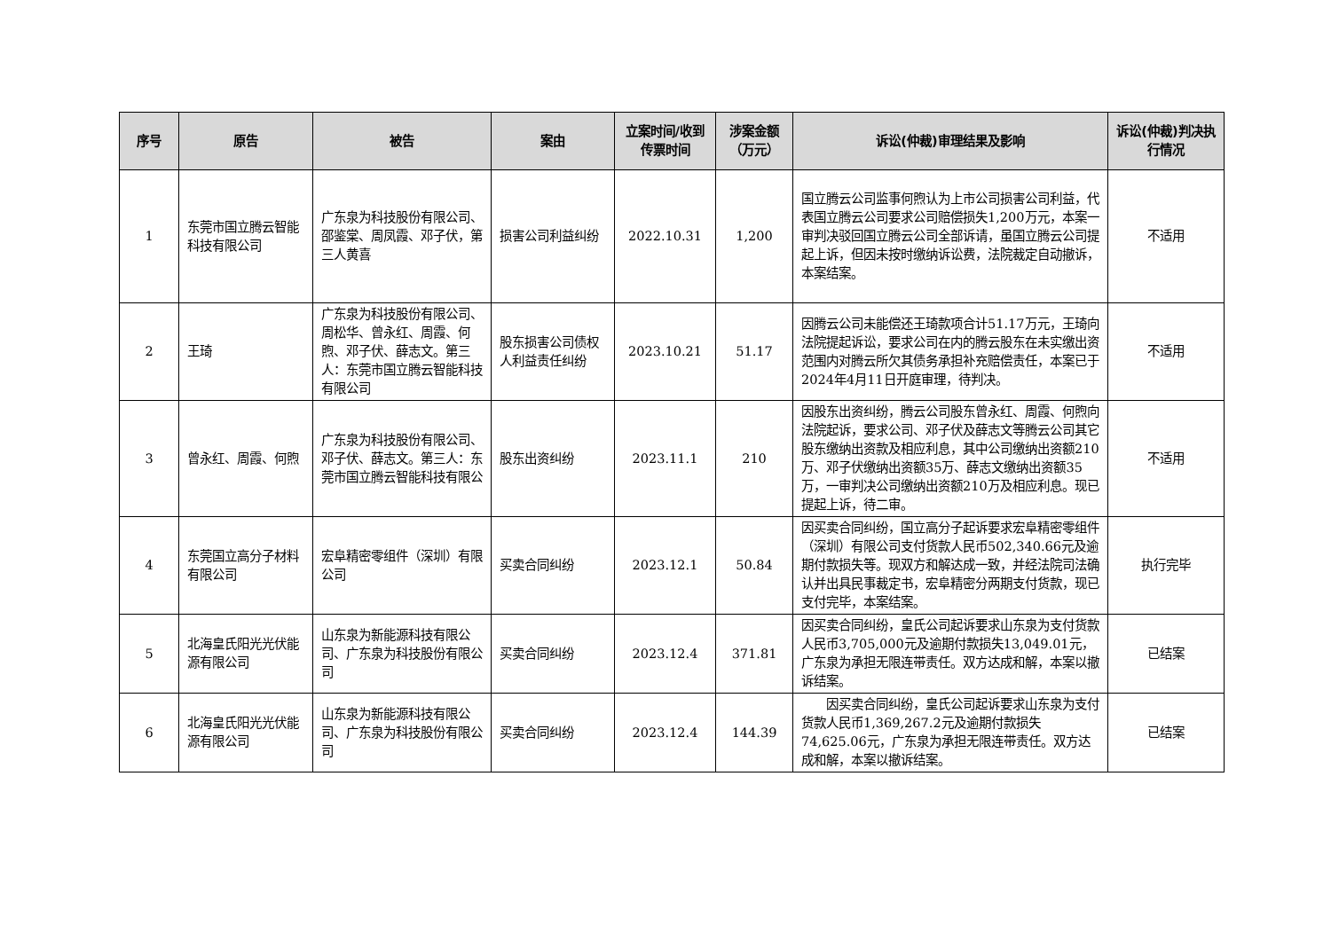| 序号 | 原告 | 被告 | 案由 | 立案时间/收到传票时间 | 涉案金额（万元） | 诉讼(仲裁)审理结果及影响 | 诉讼(仲裁)判决执行情况 |
| --- | --- | --- | --- | --- | --- | --- | --- |
| 1 | 东莞市国立腾云智能科技有限公司 | 广东泉为科技股份有限公司、邵鉴棠、周凤霞、邓子伏，第三人黄喜 | 损害公司利益纠纷 | 2022.10.31 | 1,200 | 国立腾云公司监事何煦认为上市公司损害公司利益，代表国立腾云公司要求公司赔偿损失1,200万元，本案一审判决驳回国立腾云公司全部诉请，虽国立腾云公司提起上诉，但因未按时缴纳诉讼费，法院裁定自动撤诉，本案结案。 | 不适用 |
| 2 | 王琦 | 广东泉为科技股份有限公司、周松华、曾永红、周霞、何煦、邓子伏、薛志文。第三人：东莞市国立腾云智能科技有限公司 | 股东损害公司债权人利益责任纠纷 | 2023.10.21 | 51.17 | 因腾云公司未能偿还王琦款项合计51.17万元，王琦向法院提起诉讼，要求公司在内的腾云股东在未实缴出资范围内对腾云所欠其债务承担补充赔偿责任，本案已于2024年4月11日开庭审理，待判决。 | 不适用 |
| 3 | 曾永红、周霞、何煦 | 广东泉为科技股份有限公司、邓子伏、薛志文。第三人：东莞市国立腾云智能科技有限公 | 股东出资纠纷 | 2023.11.1 | 210 | 因股东出资纠纷，腾云公司股东曾永红、周霞、何煦向法院起诉，要求公司、邓子伏及薛志文等腾云公司其它股东缴纳出资款及相应利息，其中公司缴纳出资额210万、邓子伏缴纳出资额35万、薛志文缴纳出资额35万，一审判决公司缴纳出资额210万及相应利息。现已提起上诉，待二审。 | 不适用 |
| 4 | 东莞国立高分子材料有限公司 | 宏阜精密零组件（深圳）有限公司 | 买卖合同纠纷 | 2023.12.1 | 50.84 | 因买卖合同纠纷，国立高分子起诉要求宏阜精密零组件（深圳）有限公司支付货款人民币502,340.66元及逾期付款损失等。现双方和解达成一致，并经法院司法确认并出具民事裁定书，宏阜精密分两期支付货款，现已支付完毕，本案结案。 | 执行完毕 |
| 5 | 北海皇氏阳光光伏能源有限公司 | 山东泉为新能源科技有限公司、广东泉为科技股份有限公司 | 买卖合同纠纷 | 2023.12.4 | 371.81 | 因买卖合同纠纷，皇氏公司起诉要求山东泉为支付货款人民币3,705,000元及逾期付款损失13,049.01元，广东泉为承担无限连带责任。双方达成和解，本案以撤诉结案。 | 已结案 |
| 6 | 北海皇氏阳光光伏能源有限公司 | 山东泉为新能源科技有限公司、广东泉为科技股份有限公司 | 买卖合同纠纷 | 2023.12.4 | 144.39 | 因买卖合同纠纷，皇氏公司起诉要求山东泉为支付货款人民币1,369,267.2元及逾期付款损失74,625.06元，广东泉为承担无限连带责任。双方达成和解，本案以撤诉结案。 | 已结案 |